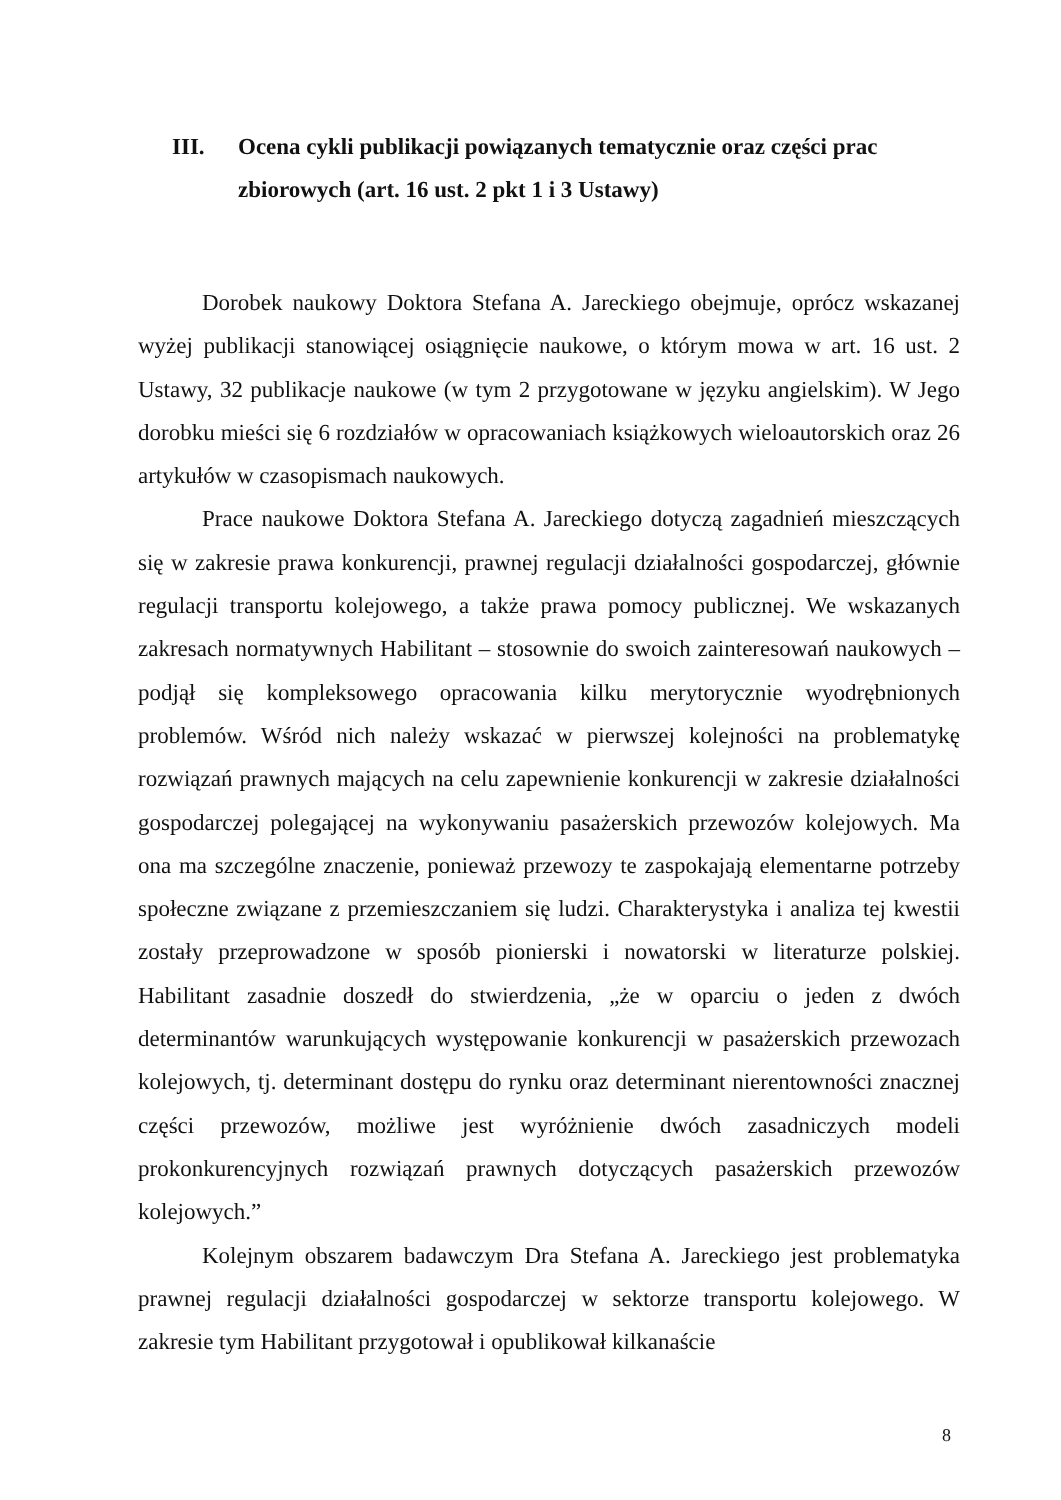III. Ocena cykli publikacji powiązanych tematycznie oraz części prac zbiorowych (art. 16 ust. 2 pkt 1 i 3 Ustawy)
Dorobek naukowy Doktora Stefana A. Jareckiego obejmuje, oprócz wskazanej wyżej publikacji stanowiącej osiągnięcie naukowe, o którym mowa w art. 16 ust. 2 Ustawy, 32 publikacje naukowe (w tym 2 przygotowane w języku angielskim). W Jego dorobku mieści się 6 rozdziałów w opracowaniach książkowych wieloautorskich oraz 26 artykułów w czasopismach naukowych.
Prace naukowe Doktora Stefana A. Jareckiego dotyczą zagadnień mieszczących się w zakresie prawa konkurencji, prawnej regulacji działalności gospodarczej, głównie regulacji transportu kolejowego, a także prawa pomocy publicznej. We wskazanych zakresach normatywnych Habilitant – stosownie do swoich zainteresowań naukowych – podjął się kompleksowego opracowania kilku merytorycznie wyodrębnionych problemów. Wśród nich należy wskazać w pierwszej kolejności na problematykę rozwiązań prawnych mających na celu zapewnienie konkurencji w zakresie działalności gospodarczej polegającej na wykonywaniu pasażerskich przewozów kolejowych. Ma ona ma szczególne znaczenie, ponieważ przewozy te zaspokajają elementarne potrzeby społeczne związane z przemieszczaniem się ludzi. Charakterystyka i analiza tej kwestii zostały przeprowadzone w sposób pionierski i nowatorski w literaturze polskiej. Habilitant zasadnie doszedł do stwierdzenia, „że w oparciu o jeden z dwóch determinantów warunkujących występowanie konkurencji w pasażerskich przewozach kolejowych, tj. determinant dostępu do rynku oraz determinant nierentowności znacznej części przewozów, możliwe jest wyróżnienie dwóch zasadniczych modeli prokonkurencyjnych rozwiązań prawnych dotyczących pasażerskich przewozów kolejowych.”
Kolejnym obszarem badawczym Dra Stefana A. Jareckiego jest problematyka prawnej regulacji działalności gospodarczej w sektorze transportu kolejowego. W zakresie tym Habilitant przygotował i opublikował kilkanaście
8